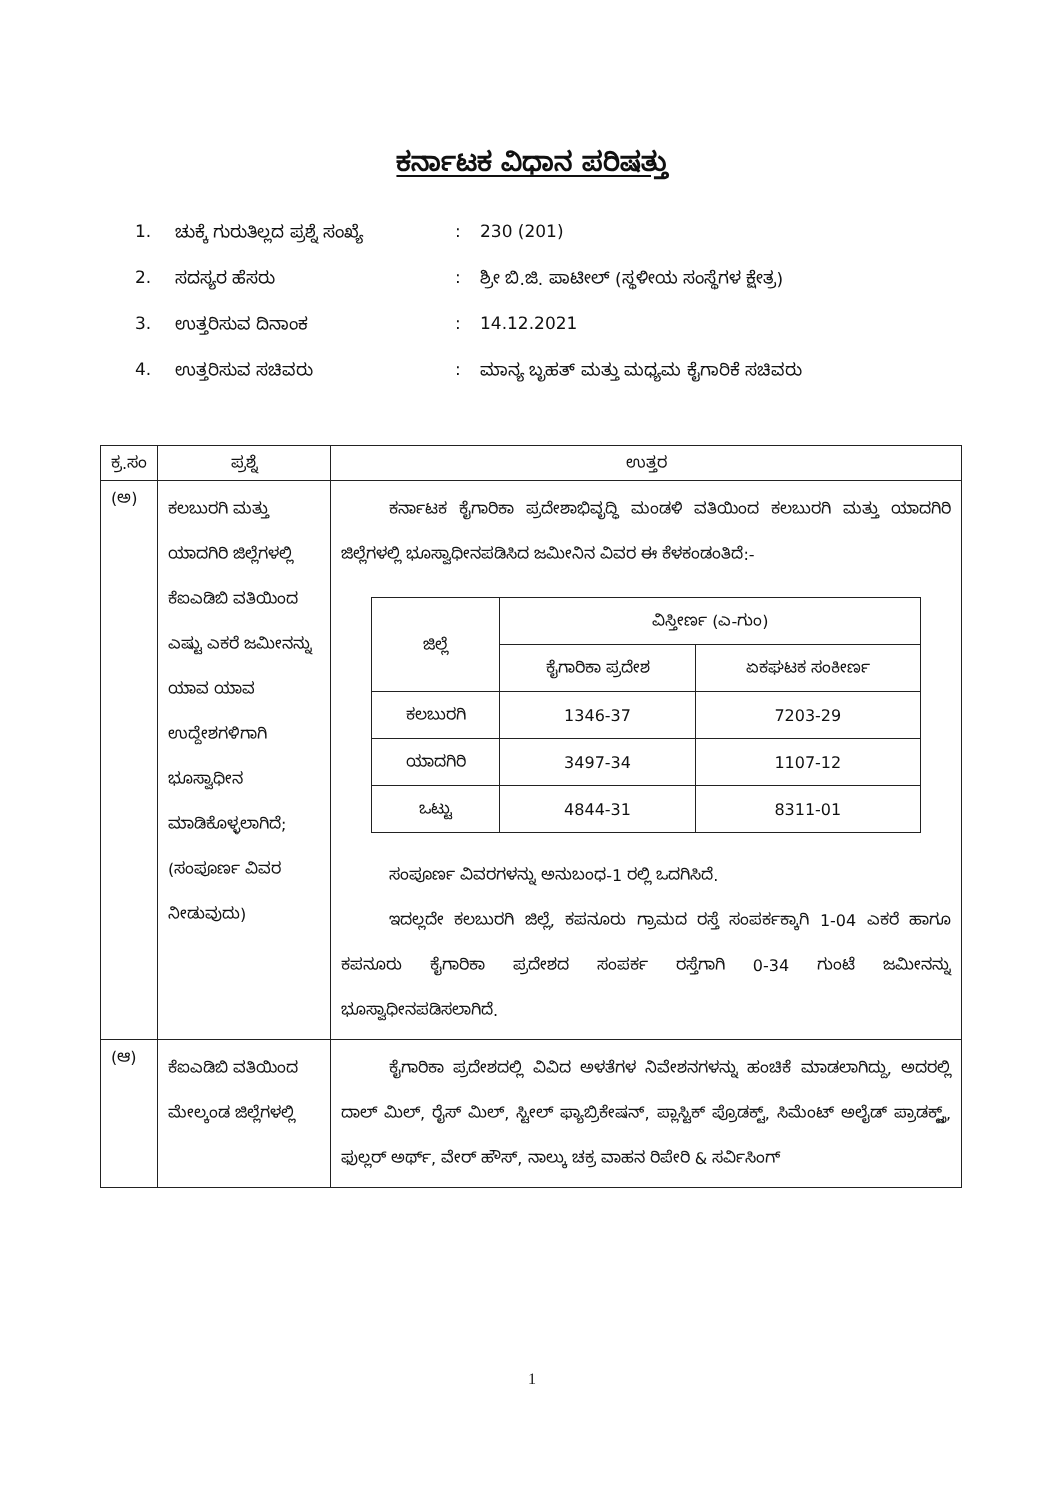ಕರ್ನಾಟಕ ವಿಧಾನ ಪರಿಷತ್ತು
1. ಚುಕ್ಕೆ ಗುರುತಿಲ್ಲದ ಪ್ರಶ್ನೆ ಸಂಖ್ಯೆ: 230 (201)
2. ಸದಸ್ಯರ ಹೆಸರು: ಶ್ರೀ ಬಿ.ಜಿ. ಪಾಟೀಲ್ (ಸ್ಥಳೀಯ ಸಂಸ್ಥೆಗಳ ಕ್ಷೇತ್ರ)
3. ಉತ್ತರಿಸುವ ದಿನಾಂಕ: 14.12.2021
4. ಉತ್ತರಿಸುವ ಸಚಿವರು: ಮಾನ್ಯ ಬೃಹತ್ ಮತ್ತು ಮಧ್ಯಮ ಕೈಗಾರಿಕೆ ಸಚಿವರು
| ಕ್ರ.ಸಂ | ಪ್ರಶ್ನೆ | ಉತ್ತರ |
| --- | --- | --- |
| (ಅ) | ಕಲಬುರಗಿ ಮತ್ತು ಯಾದಗಿರಿ ಜಿಲ್ಲೆಗಳಲ್ಲಿ ಕೆಐಎಡಿಬಿ ವತಿಯಿಂದ ಎಷ್ಟು ಎಕರೆ ಜಮೀನನ್ನು ಯಾವ ಯಾವ ಉದ್ದೇಶಗಳಿಗಾಗಿ ಭೂಸ್ವಾಧೀನ ಮಾಡಿಕೊಳ್ಳಲಾಗಿದೆ; (ಸಂಪೂರ್ಣ ವಿವರ ನೀಡುವುದು) | ಕರ್ನಾಟಕ ಕೈಗಾರಿಕಾ ಪ್ರದೇಶಾಭಿವೃದ್ಧಿ ಮಂಡಳಿ ವತಿಯಿಂದ ಕಲಬುರಗಿ ಮತ್ತು ಯಾದಗಿರಿ ಜಿಲ್ಲೆಗಳಲ್ಲಿ ಭೂಸ್ವಾಧೀನಪಡಿಸಿದ ಜಮೀನಿನ ವಿವರ ಈ ಕೆಳಕಂಡಂತಿದೆ:- / ಜಿಲ್ಲೆ / ವಿಸ್ತೀರ್ಣ (ಎ-ಗುಂ) / / / --- / --- / --- / / / ಕೈಗಾರಿಕಾ ಪ್ರದೇಶ / ಏಕಘಟಕ ಸಂಕೀರ್ಣ / / ಕಲಬುರಗಿ / 1346-37 / 7203-29 / / ಯಾದಗಿರಿ / 3497-34 / 1107-12 / / ಒಟ್ಟು / 4844-31 / 8311-01 / ಸಂಪೂರ್ಣ ವಿವರಗಳನ್ನು ಅನುಬಂಧ-1 ರಲ್ಲಿ ಒದಗಿಸಿದೆ. ಇದಲ್ಲದೇ ಕಲಬುರಗಿ ಜಿಲ್ಲೆ, ಕಪನೂರು ಗ್ರಾಮದ ರಸ್ತೆ ಸಂಪರ್ಕಕ್ಕಾಗಿ 1-04 ಎಕರೆ ಹಾಗೂ ಕಪನೂರು ಕೈಗಾರಿಕಾ ಪ್ರದೇಶದ ಸಂಪರ್ಕ ರಸ್ತೆಗಾಗಿ 0-34 ಗುಂಟೆ ಜಮೀನನ್ನು ಭೂಸ್ವಾಧೀನಪಡಿಸಲಾಗಿದೆ. |
| (ಆ) | ಕೆಐಎಡಿಬಿ ವತಿಯಿಂದ ಮೇಲ್ಕಂಡ ಜಿಲ್ಲೆಗಳಲ್ಲಿ | ಕೈಗಾರಿಕಾ ಪ್ರದೇಶದಲ್ಲಿ ವಿವಿದ ಅಳತೆಗಳ ನಿವೇಶನಗಳನ್ನು ಹಂಚಿಕೆ ಮಾಡಲಾಗಿದ್ದು, ಅದರಲ್ಲಿ ದಾಲ್ ಮಿಲ್, ರೈಸ್ ಮಿಲ್, ಸ್ಟೀಲ್ ಫ್ಯಾಬ್ರಿಕೇಷನ್, ಪ್ಲಾಸ್ಟಿಕ್ ಪ್ರೊಡಕ್ಟ್, ಸಿಮೆಂಟ್ ಅಲೈಡ್ ಪ್ರಾಡಕ್ಟ್ಸ್, ಫುಲ್ಲರ್ ಅರ್ಥ್, ವೇರ್ ಹೌಸ್, ನಾಲ್ಕು ಚಕ್ರ ವಾಹನ ರಿಪೇರಿ & ಸರ್ವಿಸಿಂಗ್ |
1